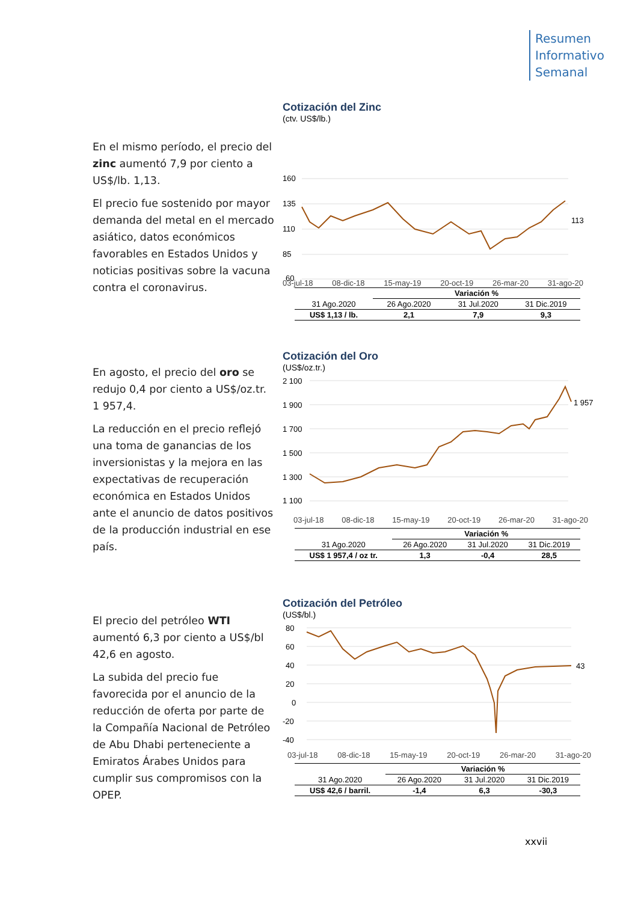Resumen
Informativo
Semanal
En el mismo período, el precio del zinc aumentó 7,9 por ciento a US$/lb. 1,13.
El precio fue sostenido por mayor demanda del metal en el mercado asiático, datos económicos favorables en Estados Unidos y noticias positivas sobre la vacuna contra el coronavirus.
Cotización del Zinc
(ctv. US$/lb.)
160
135
110
85
60
113
03-jul-18 08-dic-18 15-may-19 20-oct-19 26-mar-20 31-ago-20
| | Variación % | | |
| 31 Ago.2020 | 26 Ago.2020 | 31 Jul.2020 | 31 Dic.2019 |
| US$ 1,13 / lb. | 2,1 | 7,9 | 9,3 |
En agosto, el precio del oro se redujo 0,4 por ciento a US$/oz.tr. 1 957,4.
La reducción en el precio reflejó una toma de ganancias de los inversionistas y la mejora en las expectativas de recuperación económica en Estados Unidos ante el anuncio de datos positivos de la producción industrial en ese país.
Cotización del Oro
(US$/oz.tr.)
2 100
1 900
1 700
1 500
1 300
1 100
1 957
03-jul-18 08-dic-18 15-may-19 20-oct-19 26-mar-20 31-ago-20
| | Variación % | | |
| 31 Ago.2020 | 26 Ago.2020 | 31 Jul.2020 | 31 Dic.2019 |
| US$ 1 957,4 / oz tr. | 1,3 | -0,4 | 28,5 |
El precio del petróleo WTI aumentó 6,3 por ciento a US$/bl 42,6 en agosto.
La subida del precio fue favorecida por el anuncio de la reducción de oferta por parte de la Compañía Nacional de Petróleo de Abu Dhabi perteneciente a Emiratos Árabes Unidos para cumplir sus compromisos con la OPEP.
Cotización del Petróleo
(US$/bl.)
80
60
40
20
0
-20
-40
43
03-jul-18 08-dic-18 15-may-19 20-oct-19 26-mar-20 31-ago-20
| | Variación % | | |
| 31 Ago.2020 | 26 Ago.2020 | 31 Jul.2020 | 31 Dic.2019 |
| US$ 42,6 / barril. | -1,4 | 6,3 | -30,3 |
xxvii